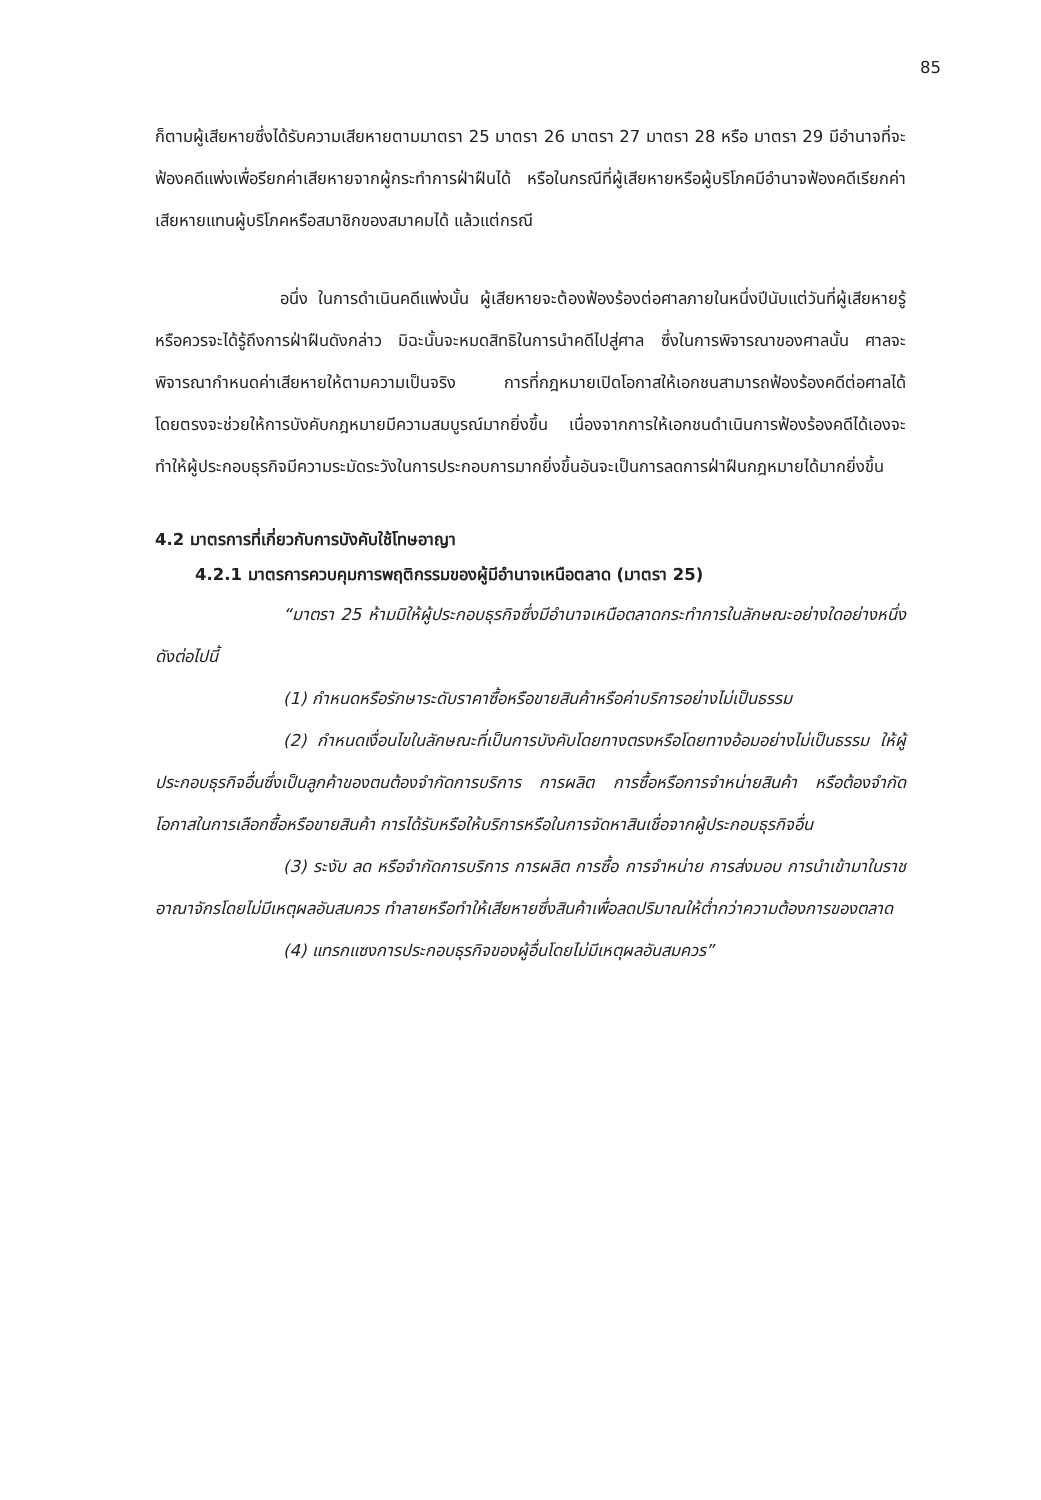85
ก็ตามผู้เสียหายซึ่งได้รับความเสียหายตามมาตรา 25 มาตรา 26 มาตรา 27 มาตรา 28 หรือ มาตรา 29 มีอำนาจที่จะฟ้องคดีแพ่งเพื่อรียกค่าเสียหายจากผู้กระทำการฝ่าฝืนได้ หรือในกรณีที่ผู้เสียหายหรือผู้บริโภคมีอำนาจฟ้องคดีเรียกค่าเสียหายแทนผู้บริโภคหรือสมาชิกของสมาคมได้ แล้วแต่กรณี
อนึ่ง ในการดำเนินคดีแพ่งนั้น ผู้เสียหายจะต้องฟ้องร้องต่อศาลภายในหนึ่งปีนับแต่วันที่ผู้เสียหายรู้หรือควรจะได้รู้ถึงการฝ่าฝืนดังกล่าว มิฉะนั้นจะหมดสิทธิในการนำคดีไปสู่ศาล ซึ่งในการพิจารณาของศาลนั้น ศาลจะพิจารณากำหนดค่าเสียหายให้ตามความเป็นจริง การที่กฎหมายเปิดโอกาสให้เอกชนสามารถฟ้องร้องคดีต่อศาลได้โดยตรงจะช่วยให้การบังคับกฎหมายมีความสมบูรณ์มากยิ่งขึ้น เนื่องจากการให้เอกชนดำเนินการฟ้องร้องคดีได้เองจะทำให้ผู้ประกอบธุรกิจมีความระมัดระวังในการประกอบการมากยิ่งขึ้นอันจะเป็นการลดการฝ่าฝืนกฎหมายได้มากยิ่งขึ้น
4.2 มาตรการที่เกี่ยวกับการบังคับใช้โทษอาญา
4.2.1 มาตรการควบคุมการพฤติกรรมของผู้มีอำนาจเหนือตลาด (มาตรา 25)
“มาตรา 25 ห้ามมิให้ผู้ประกอบธุรกิจซึ่งมีอำนาจเหนือตลาดกระทำการในลักษณะอย่างใดอย่างหนึ่งดังต่อไปนี้
(1) กำหนดหรือรักษาระดับราคาซื้อหรือขายสินค้าหรือค่าบริการอย่างไม่เป็นธรรม
(2) กำหนดเงื่อนไขในลักษณะที่เป็นการบังคับโดยทางตรงหรือโดยทางอ้อมอย่างไม่เป็นธรรม ให้ผู้ประกอบธุรกิจอื่นซึ่งเป็นลูกค้าของตนต้องจำกัดการบริการ การผลิต การซื้อหรือการจำหน่ายสินค้า หรือต้องจำกัดโอกาสในการเลือกซื้อหรือขายสินค้า การได้รับหรือให้บริการหรือในการจัดหาสินเชื่อจากผู้ประกอบธุรกิจอื่น
(3) ระงับ ลด หรือจำกัดการบริการ การผลิต การซื้อ การจำหน่าย การส่งมอบ การนำเข้ามาในราชอาณาจักรโดยไม่มีเหตุผลอันสมควร ทำลายหรือทำให้เสียหายซึ่งสินค้าเพื่อลดปริมาณให้ต่ำกว่าความต้องการของตลาด
(4) แทรกแซงการประกอบธุรกิจของผู้อื่นโดยไม่มีเหตุผลอันสมควร”